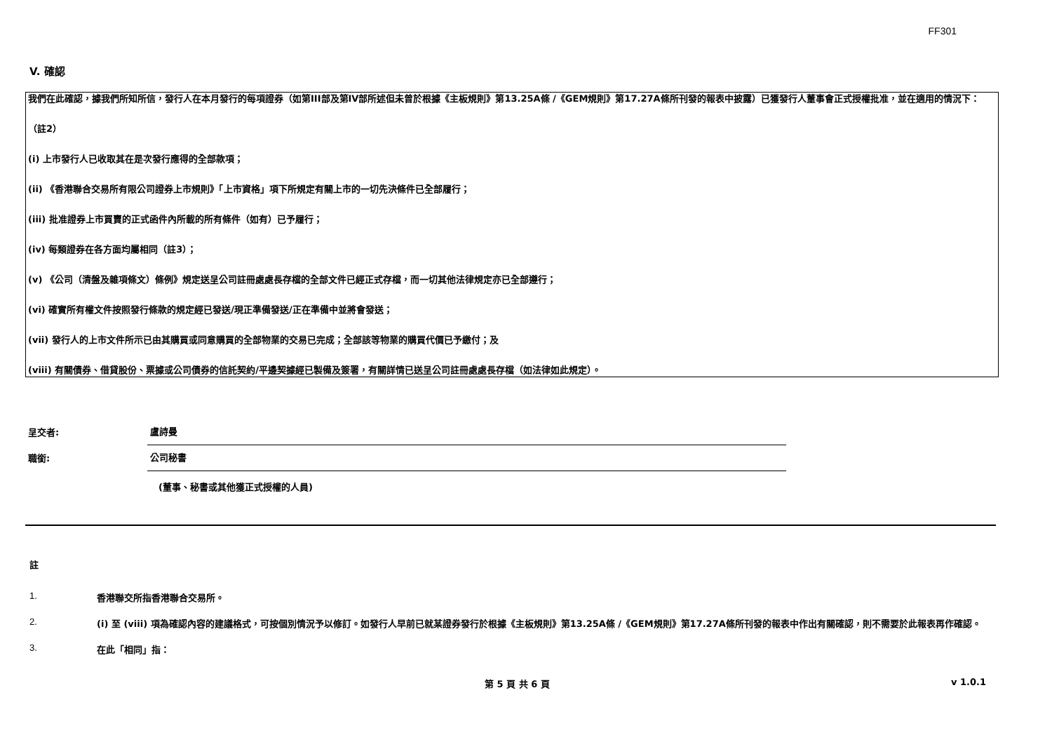FF301
V. 確認
我們在此確認，據我們所知所信，發行人在本月發行的每項證券（如第III部及第IV部所述但未曾於根據《主板規則》第13.25A條 /《GEM規則》第17.27A條所刊發的報表中披露）已獲發行人董事會正式授權批准，並在適用的情況下：
（註2）
(i) 上市發行人已收取其在是次發行應得的全部款項；
(ii) 《香港聯合交易所有限公司證券上市規則》「上市資格」項下所規定有關上市的一切先決條件已全部履行；
(iii) 批准證券上市買賣的正式函件內所載的所有條件（如有）已予履行；
(iv) 每類證券在各方面均屬相同（註3）；
(v) 《公司（清盤及雜項條文）條例》規定送呈公司註冊處處長存檔的全部文件已經正式存檔，而一切其他法律規定亦已全部遵行；
(vi) 確實所有權文件按照發行條款的規定經已發送/現正準備發送/正在準備中並將會發送；
(vii) 發行人的上市文件所示已由其購買或同意購買的全部物業的交易已完成；全部該等物業的購買代價已予繳付；及
(viii) 有關債券、借貸股份、票據或公司債券的信託契約/平邊契據經已製備及簽署，有關詳情已送呈公司註冊處處長存檔（如法律如此規定）。
呈交者:
盧詩曼
職銜:
公司秘書
(董事、秘書或其他獲正式授權的人員)
註
1. 香港聯交所指香港聯合交易所。
2. (i) 至 (viii) 項為確認內容的建議格式，可按個別情況予以修訂。如發行人早前已就某證券發行於根據《主板規則》第13.25A條 /《GEM規則》第17.27A條所刊發的報表中作出有關確認，則不需要於此報表再作確認。
3. 在此「相同」指：
第 5 頁 共 6 頁 v 1.0.1